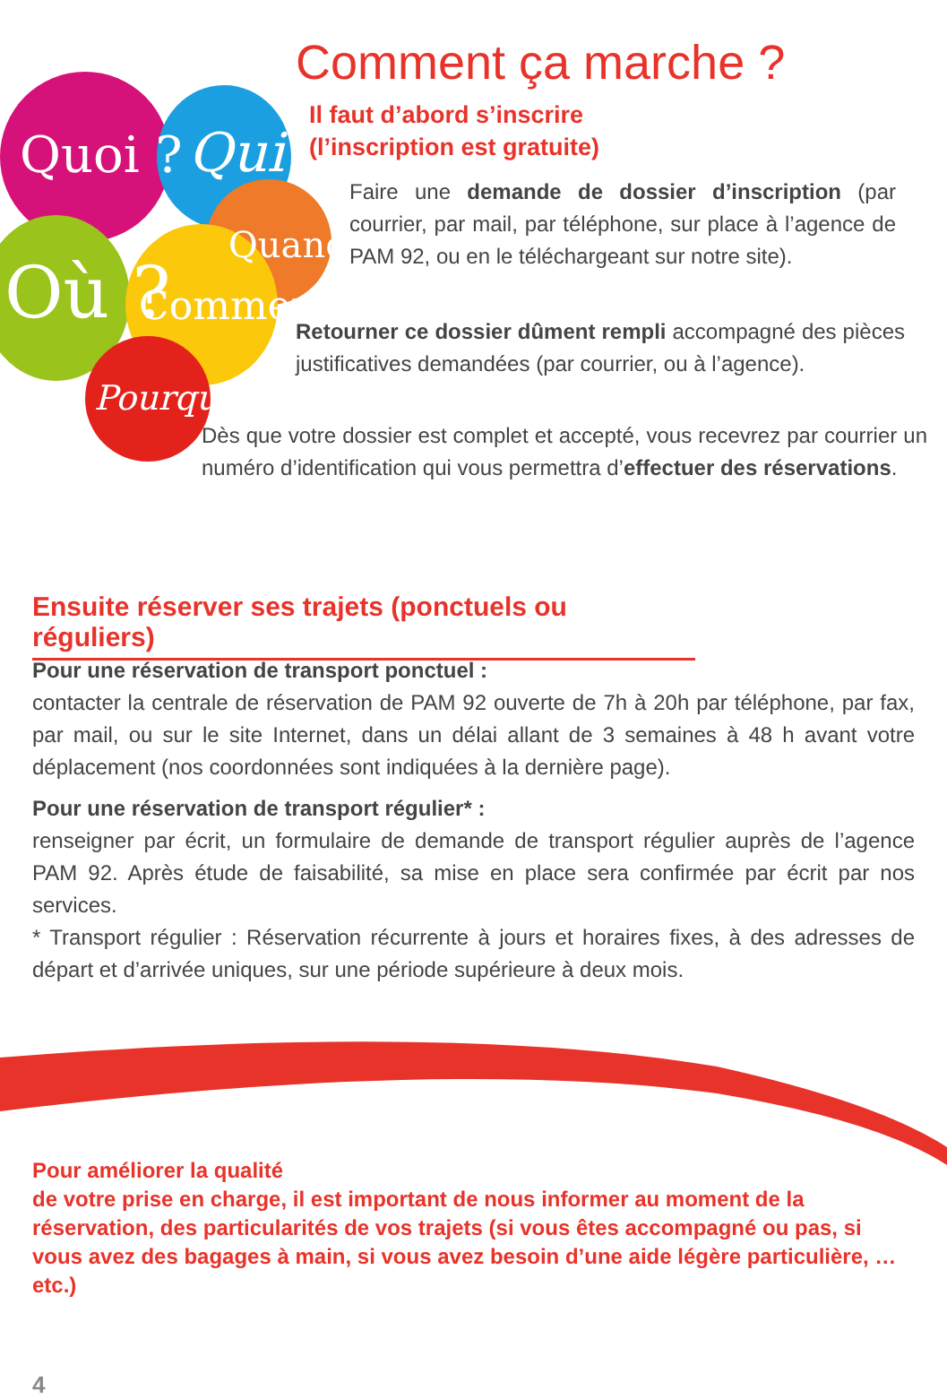Quoi ? Qui ?
Quand ?
Où ? Comment ?
Pourquoi ?
Comment ça marche ?
Il faut d’abord s’inscrire
(l’inscription est gratuite)
Faire une demande de dossier d’inscription (par courrier, par mail, par téléphone, sur place à l’agence de PAM 92, ou en le téléchargeant sur notre site).
Retourner ce dossier dûment rempli accompagné des pièces justificatives demandées (par courrier, ou à l’agence).
Dès que votre dossier est complet et accepté, vous recevrez par courrier un numéro d’identification qui vous permettra d’effectuer des réservations.
Ensuite réserver ses trajets (ponctuels ou réguliers)
Pour une réservation de transport ponctuel :
contacter la centrale de réservation de PAM 92 ouverte de 7h à 20h par téléphone, par fax, par mail, ou sur le site Internet, dans un délai allant de 3 semaines à 48 h avant votre déplacement (nos coordonnées sont indiquées à la dernière page).
Pour une réservation de transport régulier* :
renseigner par écrit, un formulaire de demande de transport régulier auprès de l’agence PAM 92. Après étude de faisabilité, sa mise en place sera confirmée par écrit par nos services.
* Transport régulier : Réservation récurrente à jours et horaires fixes, à des adresses de départ et d’arrivée uniques, sur une période supérieure à deux mois.
Pour améliorer la qualité
de votre prise en charge, il est important de nous informer au moment de la réservation, des particularités de vos trajets (si vous êtes accompagné ou pas, si vous avez des bagages à main, si vous avez besoin d’une aide légère particulière, …etc.)
4